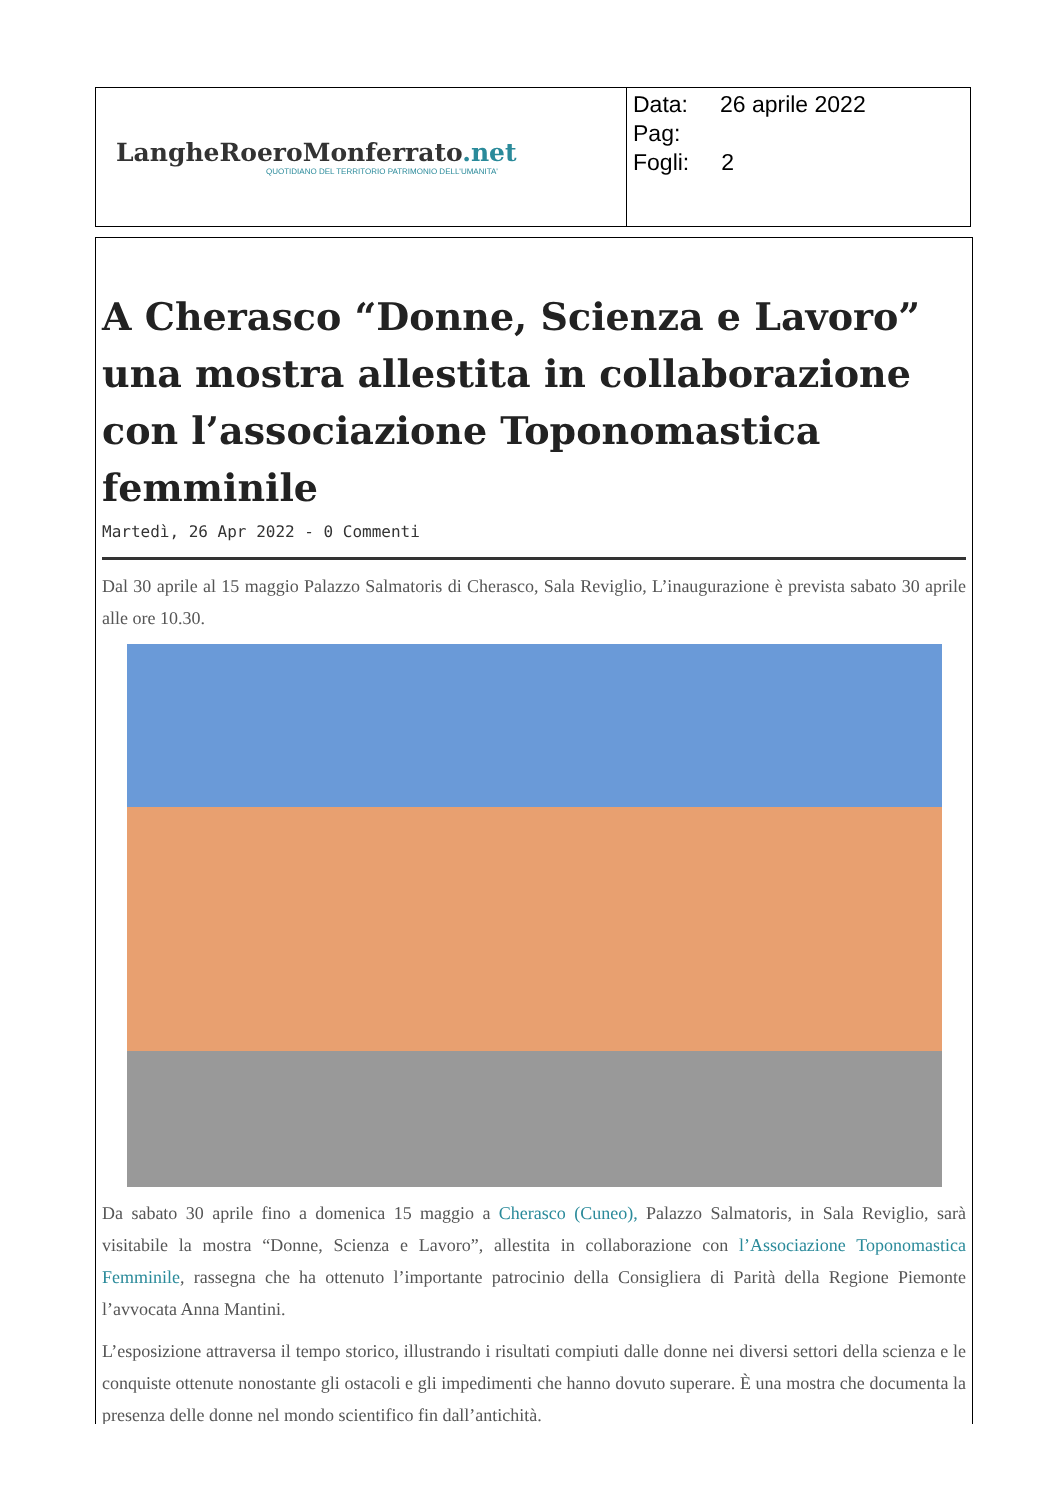| LangheRoeroMonferrato .net QUOTIDIANO DEL TERRITORIO PATRIMONIO DELL'UMANITA' | Data: 26 aprile 2022 Pag: Fogli: 2 |
A Cherasco “Donne, Scienza e Lavoro” una mostra allestita in collaborazione con l’associazione Toponomastica femminile
Martedì, 26 Apr 2022 - 0 Commenti
Dal 30 aprile al 15 maggio Palazzo Salmatoris di Cherasco, Sala Reviglio, L’inaugurazione è prevista sabato 30 aprile alle ore 10.30.
Da sabato 30 aprile fino a domenica 15 maggio a Cherasco (Cuneo), Palazzo Salmatoris, in Sala Reviglio, sarà visitabile la mostra “Donne, Scienza e Lavoro”, allestita in collaborazione con l’Associazione Toponomastica Femminile, rassegna che ha ottenuto l’importante patrocinio della Consigliera di Parità della Regione Piemonte l’avvocata Anna Mantini.
L’esposizione attraversa il tempo storico, illustrando i risultati compiuti dalle donne nei diversi settori della scienza e le conquiste ottenute nonostante gli ostacoli e gli impedimenti che hanno dovuto superare. È una mostra che documenta la presenza delle donne nel mondo scientifico fin dall’antichità.